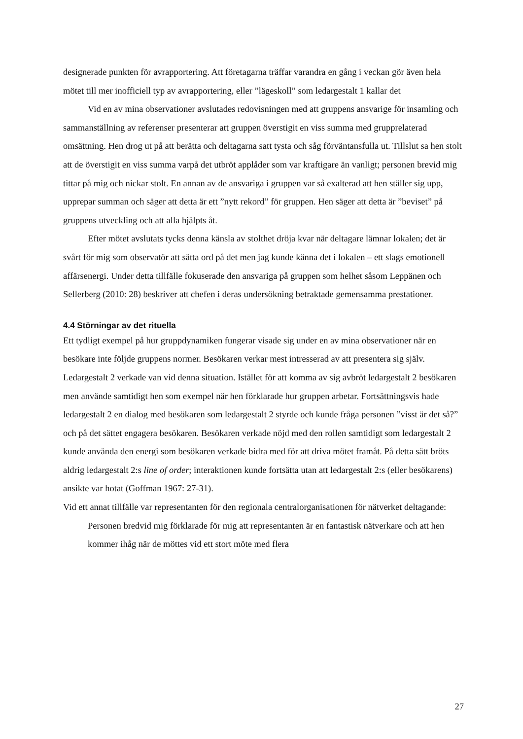designerade punkten för avrapportering. Att företagarna träffar varandra en gång i veckan gör även hela mötet till mer inofficiell typ av avrapportering, eller ”lägeskoll” som ledargestalt 1 kallar det
Vid en av mina observationer avslutades redovisningen med att gruppens ansvarige för insamling och sammanställning av referenser presenterar att gruppen överstigit en viss summa med grupprelaterad omsättning. Hen drog ut på att berätta och deltagarna satt tysta och såg förväntansfulla ut. Tillslut sa hen stolt att de överstigit en viss summa varpå det utbröt applåder som var kraftigare än vanligt; personen brevid mig tittar på mig och nickar stolt. En annan av de ansvariga i gruppen var så exalterad att hen ställer sig upp, upprepar summan och säger att detta är ett ”nytt rekord” för gruppen. Hen säger att detta är ”beviset” på gruppens utveckling och att alla hjälpts åt.
Efter mötet avslutats tycks denna känsla av stolthet dröja kvar när deltagare lämnar lokalen; det är svårt för mig som observatör att sätta ord på det men jag kunde känna det i lokalen – ett slags emotionell affärsenergi. Under detta tillfälle fokuserade den ansvariga på gruppen som helhet såsom Leppänen och Sellerberg (2010: 28) beskriver att chefen i deras undersökning betraktade gemensamma prestationer.
4.4 Störningar av det rituella
Ett tydligt exempel på hur gruppdynamiken fungerar visade sig under en av mina observationer när en besökare inte följde gruppens normer. Besökaren verkar mest intresserad av att presentera sig själv. Ledargestalt 2 verkade van vid denna situation. Istället för att komma av sig avbröt ledargestalt 2 besökaren men använde samtidigt hen som exempel när hen förklarade hur gruppen arbetar. Fortsättningsvis hade ledargestalt 2 en dialog med besökaren som ledargestalt 2 styrde och kunde fråga personen ”visst är det så?” och på det sättet engagera besökaren. Besökaren verkade nöjd med den rollen samtidigt som ledargestalt 2 kunde använda den energi som besökaren verkade bidra med för att driva mötet framåt. På detta sätt bröts aldrig ledargestalt 2:s line of order; interaktionen kunde fortsätta utan att ledargestalt 2:s (eller besökarens) ansikte var hotat (Goffman 1967: 27-31).
Vid ett annat tillfälle var representanten för den regionala centralorganisationen för nätverket deltagande:
Personen bredvid mig förklarade för mig att representanten är en fantastisk nätverkare och att hen kommer ihåg när de möttes vid ett stort möte med flera
27